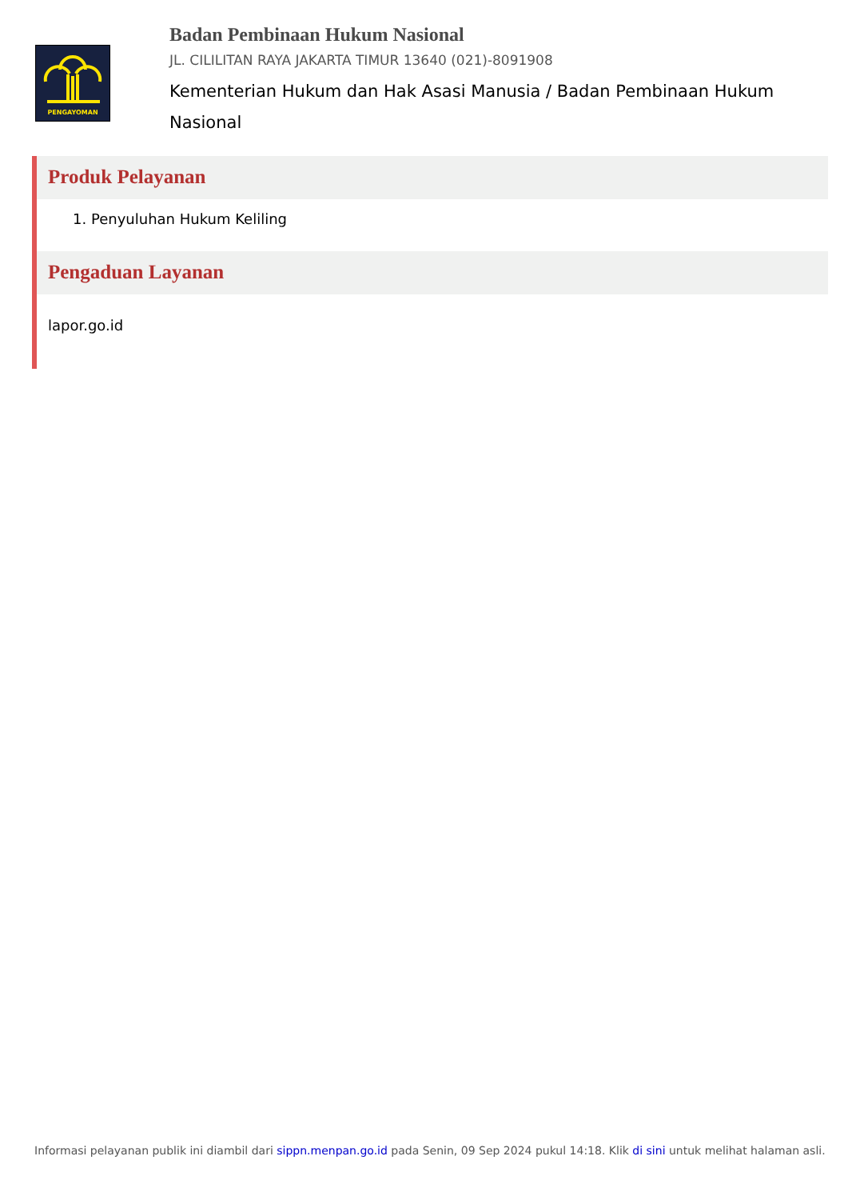PENGAYOMAN
Badan Pembinaan Hukum Nasional
JL. CILILITAN RAYA JAKARTA TIMUR 13640 (021)-8091908
Kementerian Hukum dan Hak Asasi Manusia / Badan Pembinaan Hukum Nasional
Produk Pelayanan
1. Penyuluhan Hukum Keliling
Pengaduan Layanan
lapor.go.id
Informasi pelayanan publik ini diambil dari sippn.menpan.go.id pada Senin, 09 Sep 2024 pukul 14:18. Klik di sini untuk melihat halaman asli.